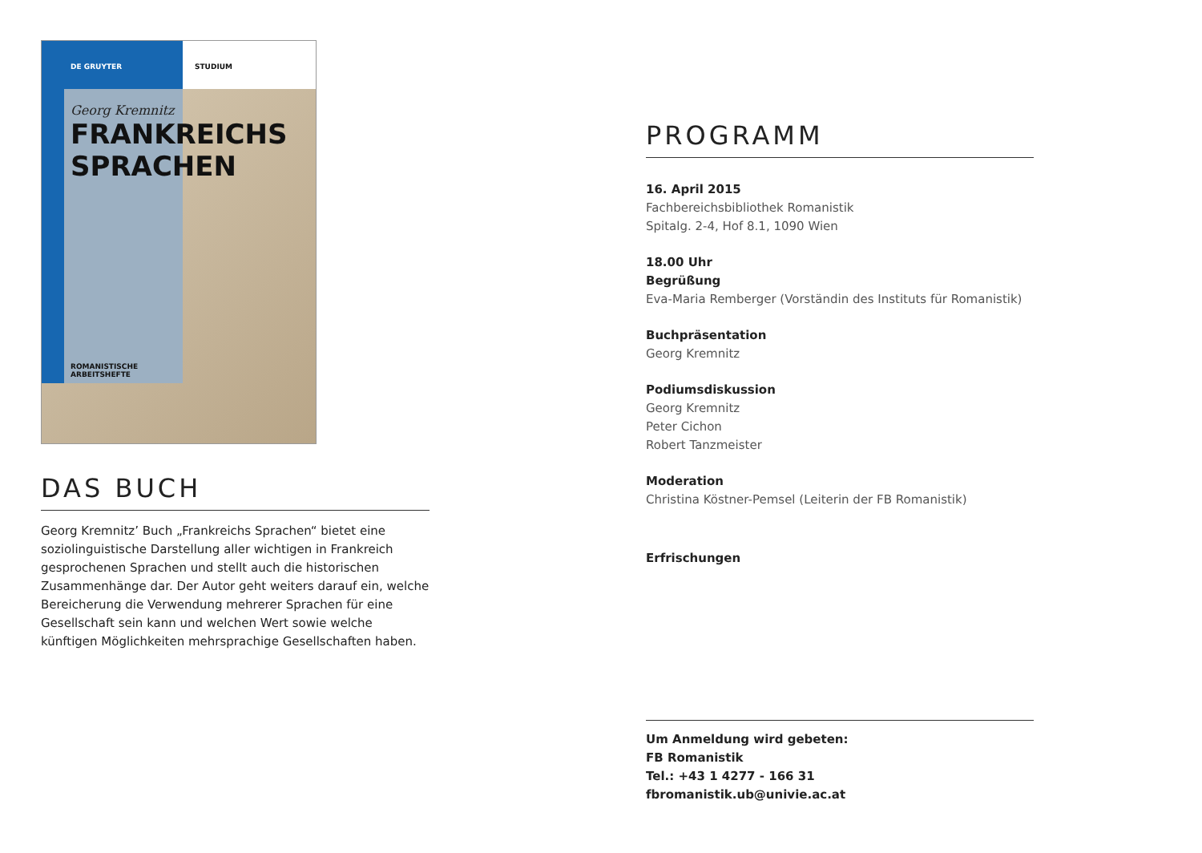DE GRUYTER STUDIUM
Georg Kremnitz
FRANKREICHS
SPRACHEN
ROMANISTISCHE
ARBEITSHEFTE
DAS BUCH
Georg Kremnitz’ Buch „Frankreichs Sprachen“ bietet eine soziolinguistische Darstellung aller wichtigen in Frankreich gesprochenen Sprachen und stellt auch die historischen Zusammenhänge dar. Der Autor geht weiters darauf ein, welche Bereicherung die Verwendung mehrerer Sprachen für eine Gesellschaft sein kann und welchen Wert sowie welche künftigen Möglichkeiten mehrsprachige Gesellschaften haben.
PROGRAMM
16. April 2015
Fachbereichsbibliothek Romanistik
Spitalg. 2-4, Hof 8.1, 1090 Wien
18.00 Uhr
Begrüßung
Eva-Maria Remberger (Vorständin des Instituts für Romanistik)
Buchpräsentation
Georg Kremnitz
Podiumsdiskussion
Georg Kremnitz
Peter Cichon
Robert Tanzmeister
Moderation
Christina Köstner-Pemsel (Leiterin der FB Romanistik)
Erfrischungen
Um Anmeldung wird gebeten:
FB Romanistik
Tel.: +43 1 4277 - 166 31
fbromanistik.ub@univie.ac.at